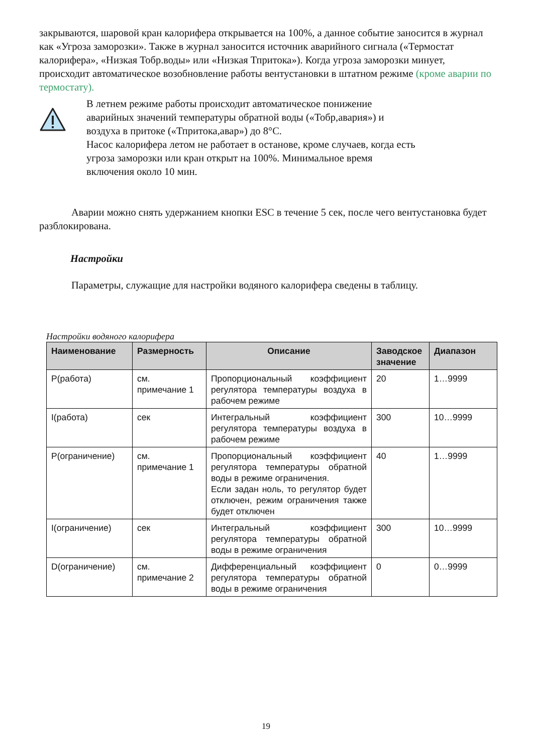закрываются, шаровой кран калорифера открывается на 100%, а данное событие заносится в журнал как «Угроза заморозки». Также в журнал заносится источник аварийного сигнала («Термостат калорифера», «Низкая Тобр.воды» или «Низкая Тпритока»). Когда угроза заморозки минует, происходит автоматическое возобновление работы вентустановки в штатном режиме (кроме аварии по термостату).
В летнем режиме работы происходит автоматическое понижение
аварийных значений температуры обратной воды («Тобр,авария») и
воздуха в притоке («Тпритока,авар») до 8°С.
Насос калорифера летом не работает в останове, кроме случаев, когда есть
угроза заморозки или кран открыт на 100%. Минимальное время
включения около 10 мин.
Аварии можно снять удержанием кнопки ESC в течение 5 сек, после чего вентустановка будет разблокирована.
Настройки
Параметры, служащие для настройки водяного калорифера сведены в таблицу.
Настройки водяного калорифера
| Наименование | Размерность | Описание | Заводское значение | Диапазон |
| --- | --- | --- | --- | --- |
| P(работа) | см. примечание 1 | Пропорциональный коэффициент регулятора температуры воздуха в рабочем режиме | 20 | 1…9999 |
| I(работа) | сек | Интегральный коэффициент регулятора температуры воздуха в рабочем режиме | 300 | 10…9999 |
| P(ограничение) | см. примечание 1 | Пропорциональный коэффициент регулятора температуры обратной воды в режиме ограничения. Если задан ноль, то регулятор будет отключен, режим ограничения также будет отключен | 40 | 1…9999 |
| I(ограничение) | сек | Интегральный коэффициент регулятора температуры обратной воды в режиме ограничения | 300 | 10…9999 |
| D(ограничение) | см. примечание 2 | Дифференциальный коэффициент регулятора температуры обратной воды в режиме ограничения | 0 | 0…9999 |
19